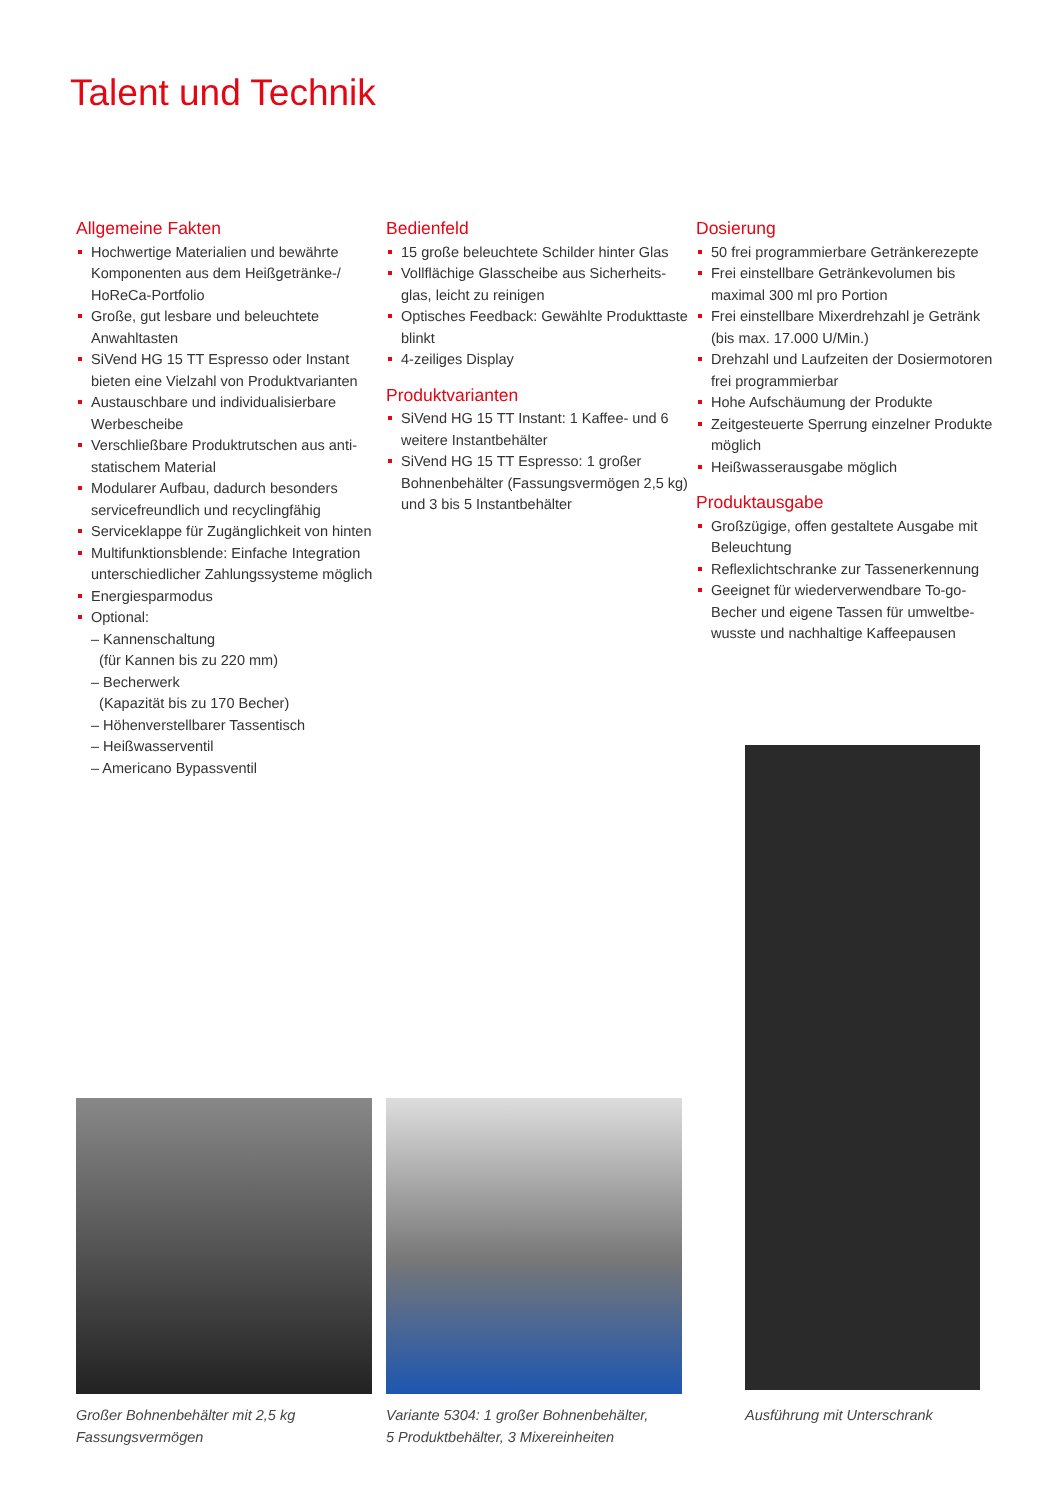Talent und Technik
Allgemeine Fakten
Hochwertige Materialien und bewährte Komponenten aus dem Heißgetränke-/ HoReCa-Portfolio
Große, gut lesbare und beleuchtete Anwahltasten
SiVend HG 15 TT Espresso oder Instant bieten eine Vielzahl von Produktvarianten
Austauschbare und individualisierbare Werbescheibe
Verschließbare Produktrutschen aus anti-statischem Material
Modularer Aufbau, dadurch besonders servicefreundlich und recyclingfähig
Serviceklappe für Zugänglichkeit von hinten
Multifunktionsblende: Einfache Integration unterschiedlicher Zahlungssysteme möglich
Energiesparmodus
Optional:
– Kannenschaltung
(für Kannen bis zu 220 mm)
– Becherwerk
(Kapazität bis zu 170 Becher)
– Höhenverstellbarer Tassentisch
– Heißwasserventil
– Americano Bypassventil
Bedienfeld
15 große beleuchtete Schilder hinter Glas
Vollflächige Glasscheibe aus Sicherheits-glas, leicht zu reinigen
Optisches Feedback: Gewählte Produkttaste blinkt
4-zeiliges Display
Produktvarianten
SiVend HG 15 TT Instant: 1 Kaffee- und 6 weitere Instantbehälter
SiVend HG 15 TT Espresso: 1 großer Bohnenbehälter (Fassungsvermögen 2,5 kg) und 3 bis 5 Instantbehälter
Dosierung
50 frei programmierbare Getränkerezepte
Frei einstellbare Getränkevolumen bis maximal 300 ml pro Portion
Frei einstellbare Mixerdrehzahl je Getränk (bis max. 17.000 U/Min.)
Drehzahl und Laufzeiten der Dosiermotoren frei programmierbar
Hohe Aufschäumung der Produkte
Zeitgesteuerte Sperrung einzelner Produkte möglich
Heißwasserausgabe möglich
Produktausgabe
Großzügige, offen gestaltete Ausgabe mit Beleuchtung
Reflexlichtschranke zur Tassenerkennung
Geeignet für wiederverwendbare To-go-Becher und eigene Tassen für umweltbe-wusste und nachhaltige Kaffeepausen
Großer Bohnenbehälter mit 2,5 kg
Fassungsvermögen
Variante 5304: 1 großer Bohnenbehälter,
5 Produktbehälter, 3 Mixereinheiten
Ausführung mit Unterschrank